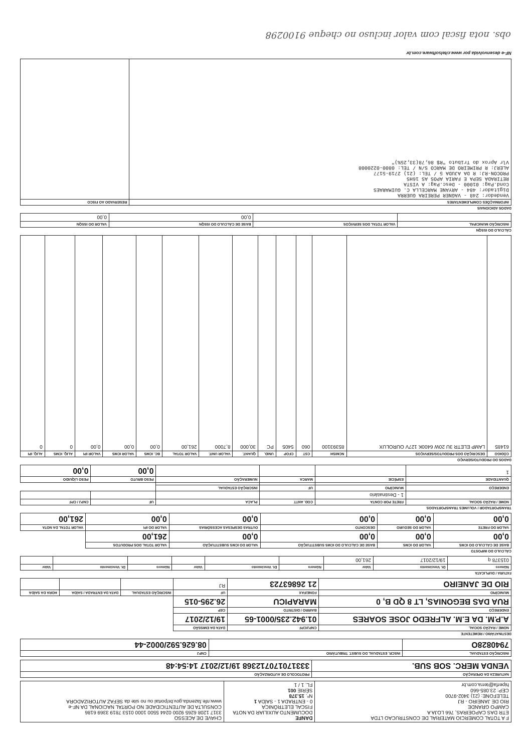| F A TOTAL COMERCIO MATERIAL DE CONSTRUCAO LTDA ETR DAS CAPOEIRAS, 766 LOJA A CAMPO GRANDE RIO DE JANEIRO - RJ TELEFONE: (21) 3402-9700 CEP: 23.085-660 hiperfa@terra.com.br | DANFE DOCUMENTO AUXILIAR DA NOTA FISCAL ELETRÔNICA 0 - ENTRADA 1 - SAÍDA 1 Nº. 15.378 SÉRIE 001 FL. 1 / 1 | CHAVE DE ACESSO 3317 1208 6265 9200 0244 5500 1000 0153 7819 3369 6186 CONSULTA DE AUTENTICIDADE NO PORTAL NACIONAL DA NF-e www.nfe.fazenda.gov.br/portal ou no site da SEFAZ AUTORIZADORA |
| NATUREZA DA OPERAÇÃO | PROTOCOLO DE AUTORIZAÇÃO |
| --- | --- |
| VENDA MERC. SOB SUB. | 333170170712368 19/12/2017 14:54:48 |
| INSCRIÇÃO ESTADUAL | INSCR. ESTADUAL DO SUBST. TRIBUTÁRIO | CNPJ |
| --- | --- | --- |
| 7940828O | | 08.626.592/0002-44 |
DESTINATÁRIO / REMETENTE
| NOME / RAZÃO SOCIAL | CNPJ/CPF | DATA DA EMISSÃO | | | |
| --- | --- | --- | --- | --- | --- |
| A.P.M. DA E.M. ALFREDO JOSE SOARES | 01.942.235/0001-65 | 19/12/2017 | | | |
| ENDEREÇO | BAIRRO / DISTRITO | CEP | | | |
| RUA DAS BEGONIAS, LT 8 QD B, 0 | MARAPICU | 26.295-015 | | | |
| MUNICÍPIO | FONE/FAX | UF | INSCRIÇÃO ESTADUAL | DATA DA ENTRADA / SAÍDA | HORA DA SAÍDA |
| RIO DE JANEIRO | 21 26863723 | RJ | | | |
FATURA / DUPLICATA
| Número | Dt. Vencimento | Valor | Número | Dt. Vencimento | Valor | Número | Dt. Vencimento | Valor |
| --- | --- | --- | --- | --- | --- | --- | --- | --- |
| 015378 q | 19/12/2017 | 261,00 | | | | | | |
CÁLCULO DO IMPOSTO
| BASE DE CÁLCULO DO ICMS | VALOR DO ICMS | BASE DE CÁLCULO DO ICMS SUBSTITUIÇÃO | VALOR DO ICMS SUBSTITUIÇÃO | VALOR TOTAL DOS PRODUTOS | |
| --- | --- | --- | --- | --- | --- |
| 0,00 | 0,00 | 0,00 | 0,00 | 261,00 | |
| VALOR DO FRETE | VALOR DO SEGURO | DESCONTO | OUTRAS DESPESAS ACESSÓRIAS | VALOR DO IPI | VALOR TOTAL DA NOTA |
| 0,00 | 0,00 | 0,00 | 0,00 | 0,00 | 261,00 |
TRANSPORTADOR / VOLUMES TRANSPORTADOS
| NOME / RAZÃO SOCIAL | FRETE POR CONTA | COD. ANTT | PLACA | UF | CNPJ / CPF |
| --- | --- | --- | --- | --- | --- |
| | 1 - Destinatário | | | | |
| ENDEREÇO | MUNICÍPIO | UF | INSCRIÇÃO ESTADUAL | | |
| QUANTIDADE | ESPÉCIE | MARCA | NUMERAÇÃO | PESO BRUTO | PESO LÍQUIDO |
| 1 | | | | 0,00 | 0,00 |
DADOS DO PRODUTO/SERVIÇO
| CÓDIGO | DESCRIÇÃO DOS PRODUTOS/SERVIÇOS | NCM/SH | CST | CFOP | UNID. | QUANT. | VALOR UNIT. | VALOR TOTAL | BC. ICMS | VALOR ICMS | VALOR IPI | ALIQ. ICMS | ALIQ. IPI |
| --- | --- | --- | --- | --- | --- | --- | --- | --- | --- | --- | --- | --- | --- |
| 61485 | LAMP ELETR 3U 20W 6400K 127V OUROLUX | 85393100 | 060 | 5405 | PC | 30,000 | 8,7000 | 261,00 | 0,00 | 0,00 | 0,00 | 0 | 0 |
CÁLCULO DO ISSQN
| INSCRIÇÃO MUNICIPAL | VALOR TOTAL DOS SERVIÇOS | BASE DE CÁLCULO DO ISSQN | VALOR DO ISSQN |
| --- | --- | --- | --- |
| | | 0,00 | 0,00 |
DADOS ADICIONAIS
| INFORMAÇÕES COMPLEMENTARES | RESERVADO AO FISCO |
| --- | --- |
| Vendedor: 248 - VAGNER PEREIRA GUERRA Digitador: 484 - ARYANE MARCELLA C. GUIMARAES Cond.Pag: 01000 - Desc.Pag: A VISTA RETIRADA SEPA E FARIA APOS AS 16HS PROCON-RJ: R DA AJUDA 5 / TEL: (21) 2719-5177 ALERJ: R PRIMEIRO DE MARCO S/N / TEL: 0800-0220008 Vlr Aprox do Tributo "R$ 86,78(33,25%)" | |
NF-e desenvolvida por www.citelsoftware.com.br
obs. nota fiscal com valor incluso no cheque 9100298